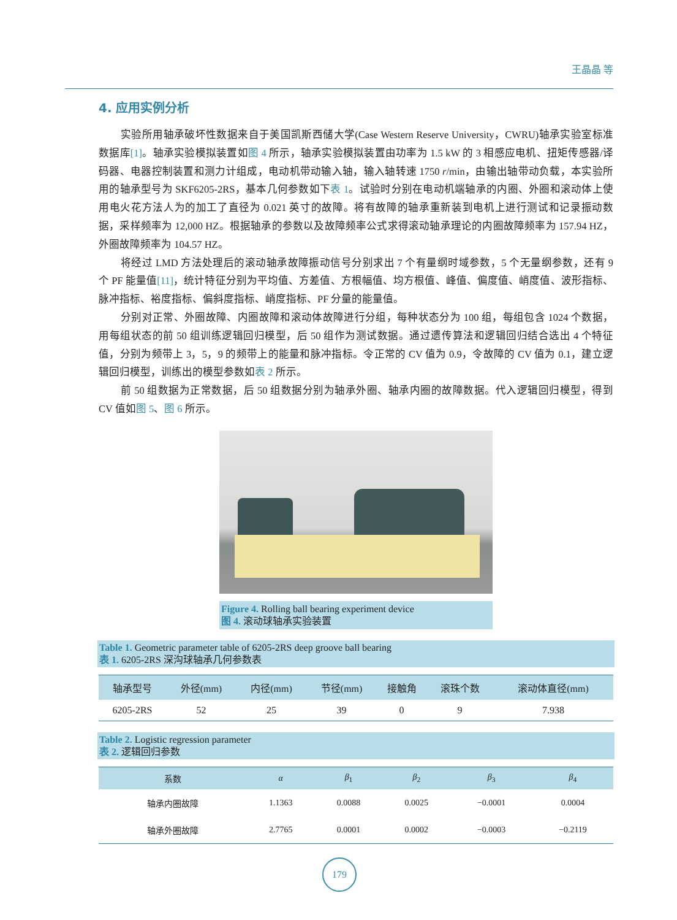王晶晶 等
4. 应用实例分析
实验所用轴承破坏性数据来自于美国凯斯西储大学(Case Western Reserve University，CWRU)轴承实验室标准数据库[1]。轴承实验模拟装置如图 4 所示，轴承实验模拟装置由功率为 1.5 kW 的 3 相感应电机、扭矩传感器/译码器、电器控制装置和测力计组成，电动机带动输入轴，输入轴转速 1750 r/min，由输出轴带动负载，本实验所用的轴承型号为 SKF6205-2RS，基本几何参数如下表 1。试验时分别在电动机端轴承的内圈、外圈和滚动体上使用电火花方法人为的加工了直径为 0.021 英寸的故障。将有故障的轴承重新装到电机上进行测试和记录振动数据，采样频率为 12,000 HZ。根据轴承的参数以及故障频率公式求得滚动轴承理论的内圈故障频率为 157.94 HZ，外圈故障频率为 104.57 HZ。
将经过 LMD 方法处理后的滚动轴承故障振动信号分别求出 7 个有量纲时域参数，5 个无量纲参数，还有 9 个 PF 能量值[11]，统计特征分别为平均值、方差值、方根幅值、均方根值、峰值、偏度值、峭度值、波形指标、脉冲指标、裕度指标、偏斜度指标、峭度指标、PF 分量的能量值。
分别对正常、外圈故障、内圈故障和滚动体故障进行分组，每种状态分为 100 组，每组包含 1024 个数据，用每组状态的前 50 组训练逻辑回归模型，后 50 组作为测试数据。通过遗传算法和逻辑回归结合选出 4 个特征值，分别为频带上 3，5，9 的频带上的能量和脉冲指标。令正常的 CV 值为 0.9，令故障的 CV 值为 0.1，建立逻辑回归模型，训练出的模型参数如表 2 所示。
前 50 组数据为正常数据，后 50 组数据分别为轴承外圈、轴承内圈的故障数据。代入逻辑回归模型，得到 CV 值如图 5、图 6 所示。
Figure 4. Rolling ball bearing experiment device
图 4. 滚动球轴承实验装置
Table 1. Geometric parameter table of 6205-2RS deep groove ball bearing
表 1. 6205-2RS 深沟球轴承几何参数表
| 轴承型号 | 外径(mm) | 内径(mm) | 节径(mm) | 接触角 | 滚珠个数 | 滚动体直径(mm) |
| --- | --- | --- | --- | --- | --- | --- |
| 6205-2RS | 52 | 25 | 39 | 0 | 9 | 7.938 |
Table 2. Logistic regression parameter
表 2. 逻辑回归参数
| 系数 | α | β<sub>1</sub> | β<sub>2</sub> | β<sub>3</sub> | β<sub>4</sub> |
| --- | --- | --- | --- | --- | --- |
| 轴承内圈故障 | 1.1363 | 0.0088 | 0.0025 | −0.0001 | 0.0004 |
| 轴承外圈故障 | 2.7765 | 0.0001 | 0.0002 | −0.0003 | −0.2119 |
179